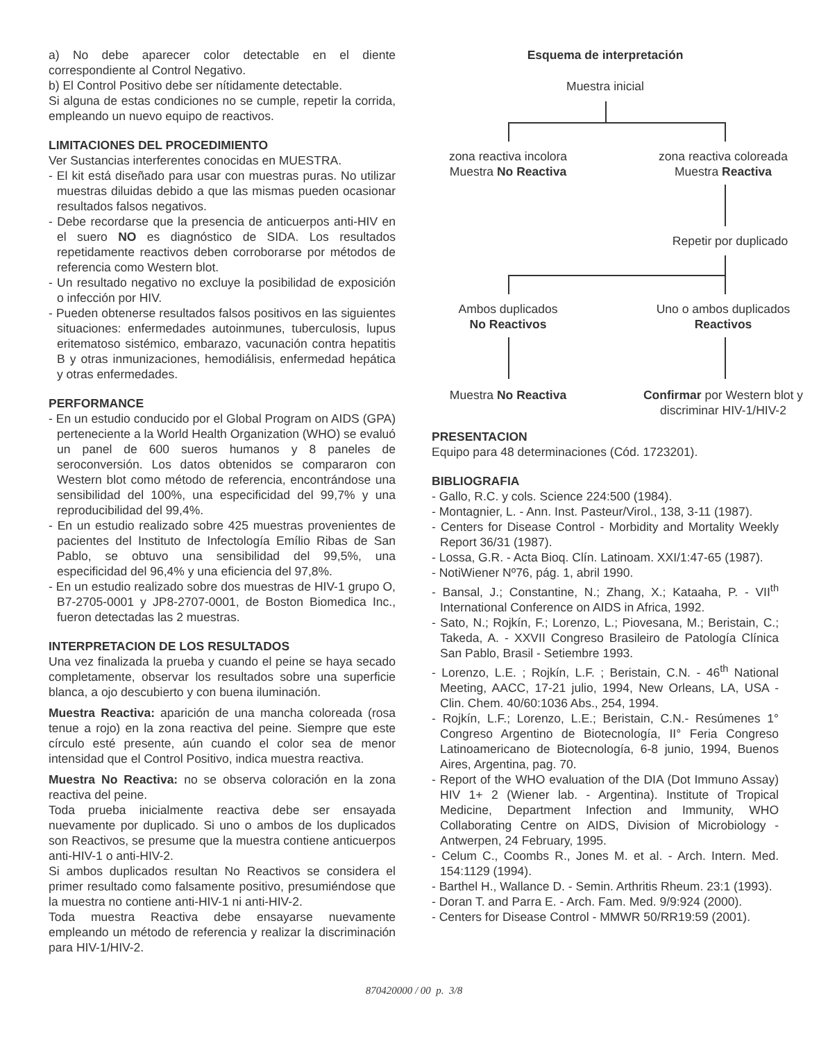a) No debe aparecer color detectable en el diente correspondiente al Control Negativo.
b) El Control Positivo debe ser nítidamente detectable.
Si alguna de estas condiciones no se cumple, repetir la corrida, empleando un nuevo equipo de reactivos.
LIMITACIONES DEL PROCEDIMIENTO
Ver Sustancias interferentes conocidas en MUESTRA.
- El kit está diseñado para usar con muestras puras. No utilizar muestras diluidas debido a que las mismas pueden ocasionar resultados falsos negativos.
- Debe recordarse que la presencia de anticuerpos anti-HIV en el suero NO es diagnóstico de SIDA. Los resultados repetidamente reactivos deben corroborarse por métodos de referencia como Western blot.
- Un resultado negativo no excluye la posibilidad de exposición o infección por HIV.
- Pueden obtenerse resultados falsos positivos en las siguientes situaciones: enfermedades autoinmunes, tuberculosis, lupus eritematoso sistémico, embarazo, vacunación contra hepatitis B y otras inmunizaciones, hemodiálisis, enfermedad hepática y otras enfermedades.
PERFORMANCE
- En un estudio conducido por el Global Program on AIDS (GPA) perteneciente a la World Health Organization (WHO) se evaluó un panel de 600 sueros humanos y 8 paneles de seroconversión. Los datos obtenidos se compararon con Western blot como método de referencia, encontrándose una sensibilidad del 100%, una especificidad del 99,7% y una reproducibilidad del 99,4%.
- En un estudio realizado sobre 425 muestras provenientes de pacientes del Instituto de Infectología Emílio Ribas de San Pablo, se obtuvo una sensibilidad del 99,5%, una especificidad del 96,4% y una eficiencia del 97,8%.
- En un estudio realizado sobre dos muestras de HIV-1 grupo O, B7-2705-0001 y JP8-2707-0001, de Boston Biomedica Inc., fueron detectadas las 2 muestras.
INTERPRETACION DE LOS RESULTADOS
Una vez finalizada la prueba y cuando el peine se haya secado completamente, observar los resultados sobre una superficie blanca, a ojo descubierto y con buena iluminación.
Muestra Reactiva: aparición de una mancha coloreada (rosa tenue a rojo) en la zona reactiva del peine. Siempre que este círculo esté presente, aún cuando el color sea de menor intensidad que el Control Positivo, indica muestra reactiva.
Muestra No Reactiva: no se observa coloración en la zona reactiva del peine.
Toda prueba inicialmente reactiva debe ser ensayada nuevamente por duplicado. Si uno o ambos de los duplicados son Reactivos, se presume que la muestra contiene anticuerpos anti-HIV-1 o anti-HIV-2.
Si ambos duplicados resultan No Reactivos se considera el primer resultado como falsamente positivo, presumiéndose que la muestra no contiene anti-HIV-1 ni anti-HIV-2.
Toda muestra Reactiva debe ensayarse nuevamente empleando un método de referencia y realizar la discriminación para HIV-1/HIV-2.
Esquema de interpretación
Muestra inicial
zona reactiva incolora
Muestra No Reactiva
zona reactiva coloreada
Muestra Reactiva
Repetir por duplicado
Ambos duplicados
No Reactivos
Uno o ambos duplicados
Reactivos
Muestra No Reactiva
Confirmar por Western blot y discriminar HIV-1/HIV-2
PRESENTACION
Equipo para 48 determinaciones (Cód. 1723201).
BIBLIOGRAFIA
- Gallo, R.C. y cols. Science 224:500 (1984).
- Montagnier, L. - Ann. Inst. Pasteur/Virol., 138, 3-11 (1987).
- Centers for Disease Control - Morbidity and Mortality Weekly Report 36/31 (1987).
- Lossa, G.R. - Acta Bioq. Clín. Latinoam. XXI/1:47-65 (1987).
- NotiWiener Nº76, pág. 1, abril 1990.
- Bansal, J.; Constantine, N.; Zhang, X.; Kataaha, P. - VII<sup>th</sup> International Conference on AIDS in Africa, 1992.
- Sato, N.; Rojkín, F.; Lorenzo, L.; Piovesana, M.; Beristain, C.; Takeda, A. - XXVII Congreso Brasileiro de Patología Clínica San Pablo, Brasil - Setiembre 1993.
- Lorenzo, L.E. ; Rojkín, L.F. ; Beristain, C.N. - 46<sup>th</sup> National Meeting, AACC, 17-21 julio, 1994, New Orleans, LA, USA - Clin. Chem. 40/60:1036 Abs., 254, 1994.
- Rojkín, L.F.; Lorenzo, L.E.; Beristain, C.N.- Resúmenes 1° Congreso Argentino de Biotecnología, II° Feria Congreso Latinoamericano de Biotecnología, 6-8 junio, 1994, Buenos Aires, Argentina, pag. 70.
- Report of the WHO evaluation of the DIA (Dot Immuno Assay) HIV 1+ 2 (Wiener lab. - Argentina). Institute of Tropical Medicine, Department Infection and Immunity, WHO Collaborating Centre on AIDS, Division of Microbiology - Antwerpen, 24 February, 1995.
- Celum C., Coombs R., Jones M. et al. - Arch. Intern. Med. 154:1129 (1994).
- Barthel H., Wallance D. - Semin. Arthritis Rheum. 23:1 (1993).
- Doran T. and Parra E. - Arch. Fam. Med. 9/9:924 (2000).
- Centers for Disease Control - MMWR 50/RR19:59 (2001).
870420000 / 00 p. 3/8